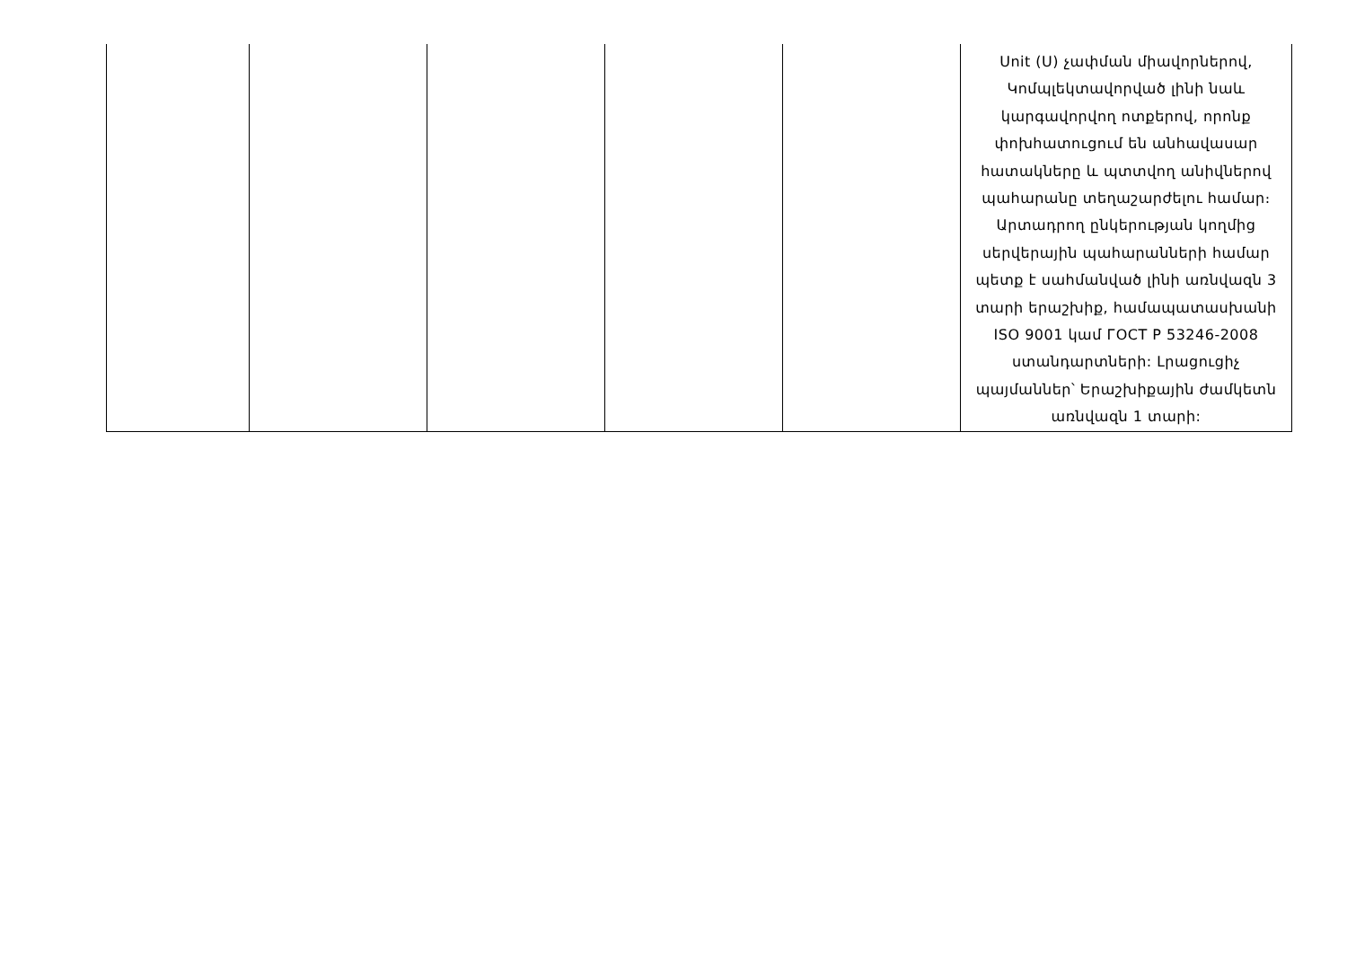| | | | | | Unit (U) չափման միավորներով, Կոմպլեկտավորված լինի նաև կարգավորվող ոտքերով, որոնք փոխհատուցում են անհավասար հատակները և պտտվող անիվներով պահարանը տեղաշարժելու համար։ Արտադրող ընկերության կողմից սերվերային պահարանների համար պետք է սահմանված լինի առնվազն 3 տարի երաշխիք, համապատասխանի ISO 9001 կամ ГОСТ Р 53246-2008 ստանդարտների: Լրացուցիչ պայմաններ՝ Երաշխիքային ժամկետն առնվազն 1 տարի: |